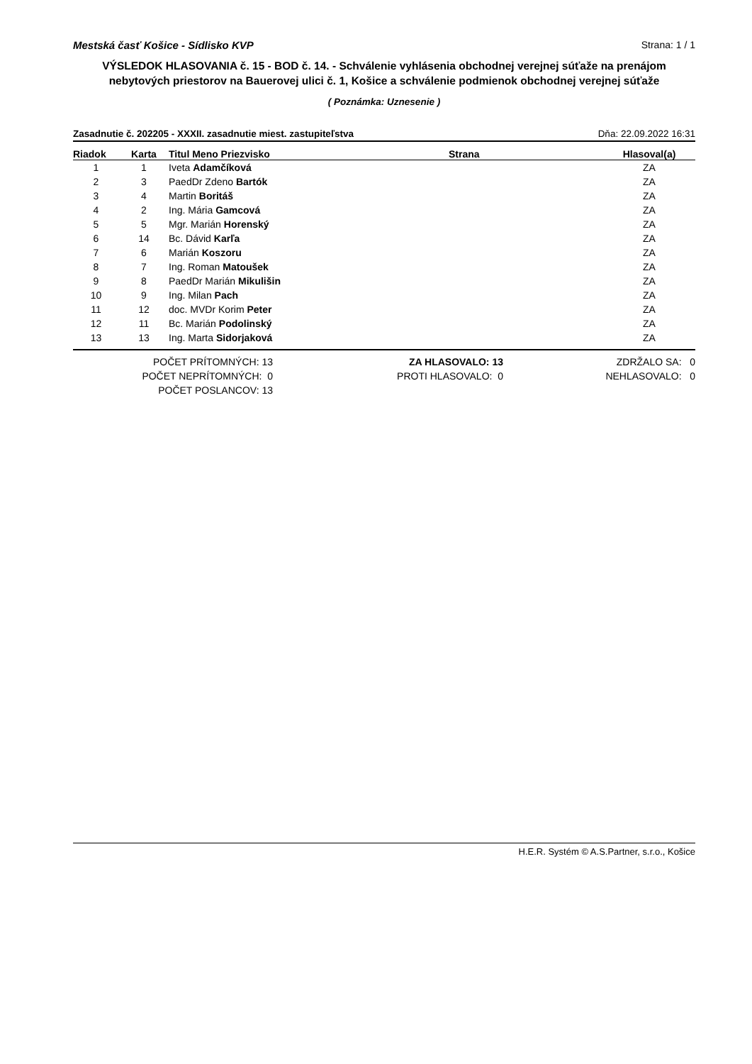Mestská časť Košice - Sídlisko KVP Strana: 1 / 1
VÝSLEDOK HLASOVANIA č. 15 - BOD č. 14. - Schválenie vyhlásenia obchodnej verejnej súťaže na prenájom nebytových priestorov na Bauerovej ulici č. 1, Košice a schválenie podmienok obchodnej verejnej súťaže
( Poznámka: Uznesenie )
Zasadnutie č. 202205 - XXXII. zasadnutie miest. zastupiteľstva Dňa: 22.09.2022 16:31
| Riadok | Karta | Titul Meno Priezvisko | Strana | Hlasoval(a) |
| --- | --- | --- | --- | --- |
| 1 | 1 | Iveta Adamčíková | | ZA |
| 2 | 3 | PaedDr Zdeno Bartók | | ZA |
| 3 | 4 | Martin Boritáš | | ZA |
| 4 | 2 | Ing. Mária Gamcová | | ZA |
| 5 | 5 | Mgr. Marián Horenský | | ZA |
| 6 | 14 | Bc. Dávid Karľa | | ZA |
| 7 | 6 | Marián Koszoru | | ZA |
| 8 | 7 | Ing. Roman Matoušek | | ZA |
| 9 | 8 | PaedDr Marián Mikulišin | | ZA |
| 10 | 9 | Ing. Milan Pach | | ZA |
| 11 | 12 | doc. MVDr Korim Peter | | ZA |
| 12 | 11 | Bc. Marián Podolinský | | ZA |
| 13 | 13 | Ing. Marta Sidorjaková | | ZA |
POČET PRÍTOMNÝCH: 13
POČET NEPRÍTOMNÝCH: 0
POČET POSLANCOV: 13
ZA HLASOVALO: 13
PROTI HLASOVALO: 0
ZDRŽALO SA: 0
NEHLASOVALO: 0
H.E.R. Systém © A.S.Partner, s.r.o., Košice